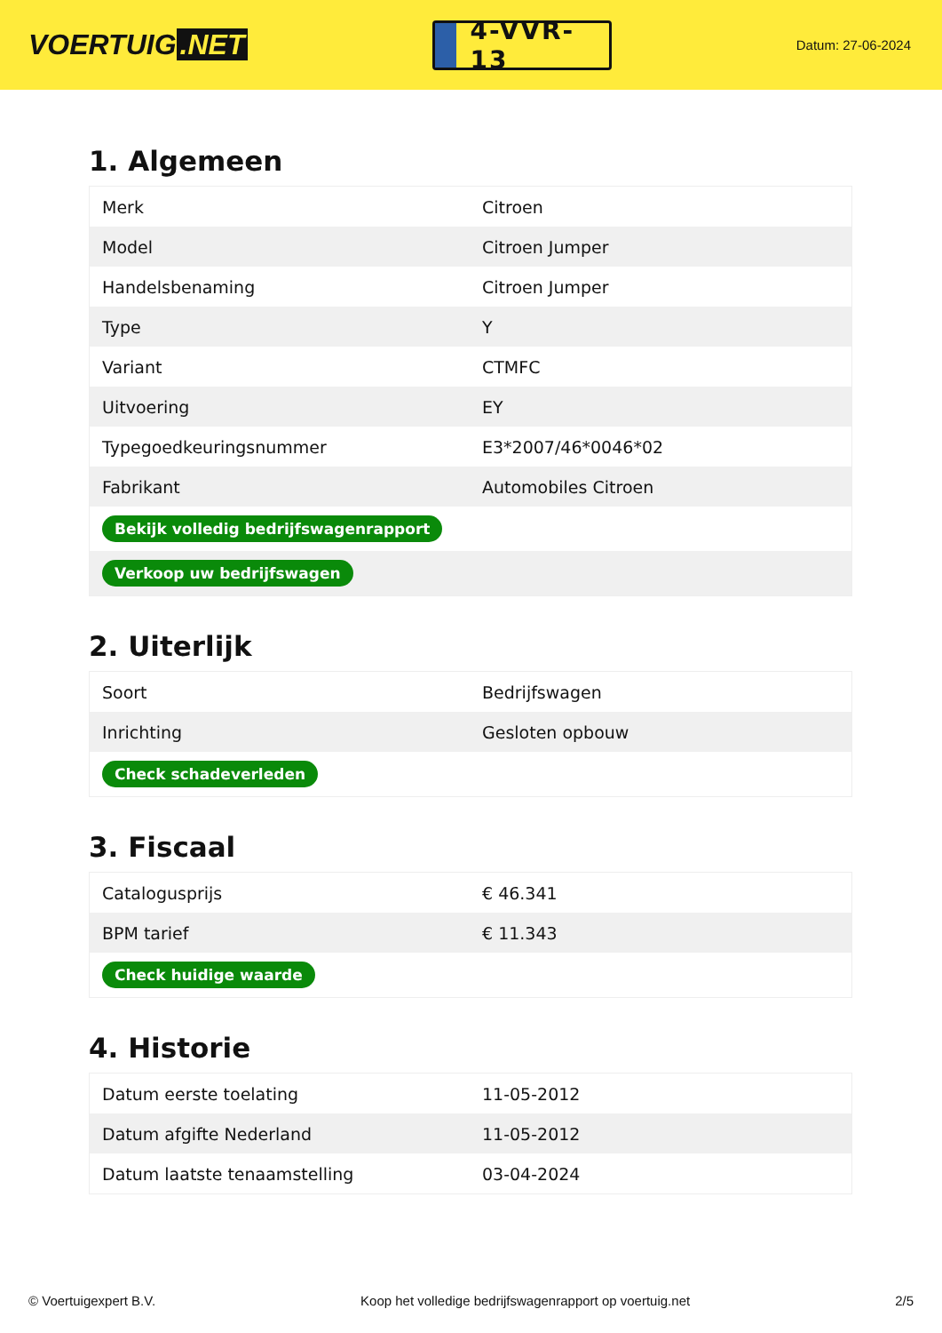VOERTUIG.NET
4-VVR-13
Datum: 27-06-2024
1. Algemeen
| Merk | Citroen |
| Model | Citroen Jumper |
| Handelsbenaming | Citroen Jumper |
| Type | Y |
| Variant | CTMFC |
| Uitvoering | EY |
| Typegoedkeuringsnummer | E3*2007/46*0046*02 |
| Fabrikant | Automobiles Citroen |
| Bekijk volledig bedrijfswagenrapport | |
| Verkoop uw bedrijfswagen | |
2. Uiterlijk
| Soort | Bedrijfswagen |
| Inrichting | Gesloten opbouw |
| Check schadeverleden | |
3. Fiscaal
| Catalogusprijs | € 46.341 |
| BPM tarief | € 11.343 |
| Check huidige waarde | |
4. Historie
| Datum eerste toelating | 11-05-2012 |
| Datum afgifte Nederland | 11-05-2012 |
| Datum laatste tenaamstelling | 03-04-2024 |
© Voertuigexpert B.V. Koop het volledige bedrijfswagenrapport op voertuig.net 2/5